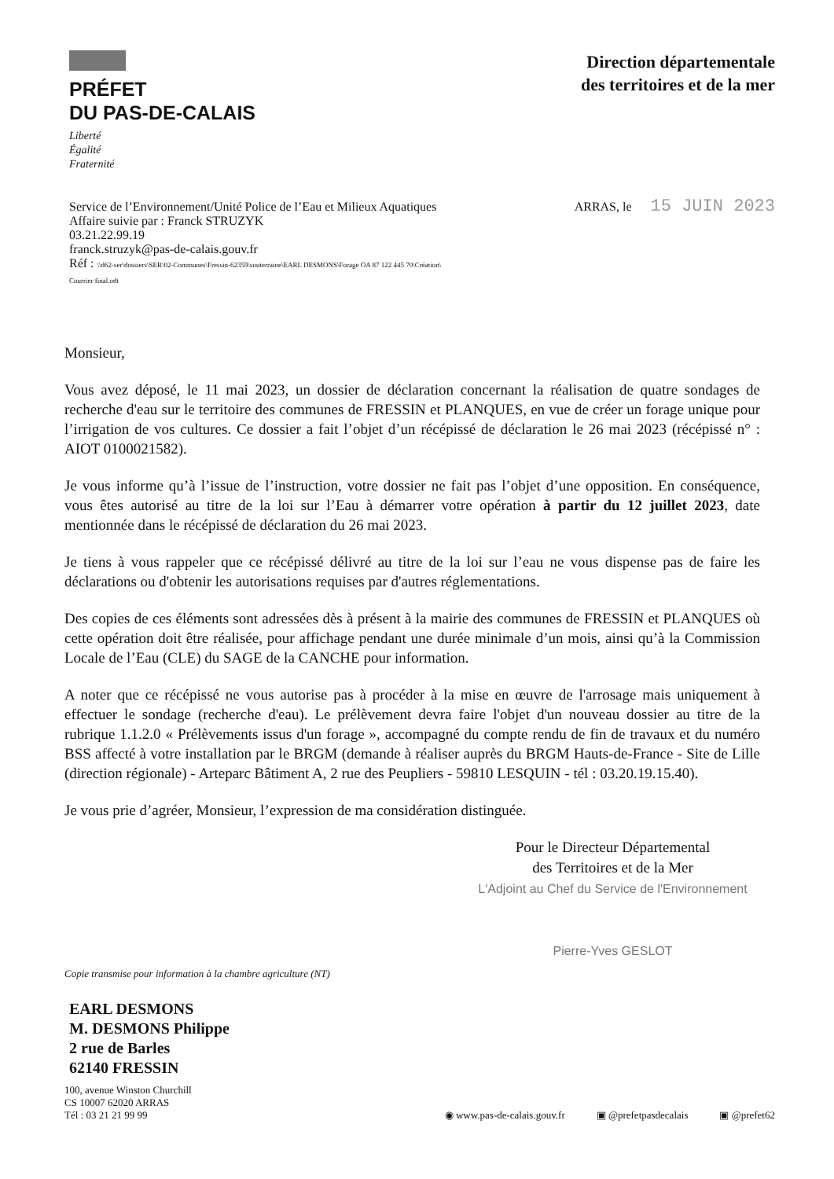PRÉFET
DU PAS-DE-CALAIS
Liberté
Égalité
Fraternité
Direction départementale
des territoires et de la mer
Service de l’Environnement/Unité Police de l’Eau et Milieux Aquatiques
Affaire suivie par : Franck STRUZYK
03.21.22.99.19
franck.struzyk@pas-de-calais.gouv.fr
Réf : \\d62-ser\dossiers\SER\02-Communes\Fressin-62359\souterraine\EARL DESMONS\Forage OA 87 122 445 70\Création\
Courrier final.odt
ARRAS, le 15 JUIN 2023
Monsieur,
Vous avez déposé, le 11 mai 2023, un dossier de déclaration concernant la réalisation de quatre sondages de recherche d'eau sur le territoire des communes de FRESSIN et PLANQUES, en vue de créer un forage unique pour l’irrigation de vos cultures. Ce dossier a fait l’objet d’un récépissé de déclaration le 26 mai 2023 (récépissé n° : AIOT 0100021582).
Je vous informe qu’à l’issue de l’instruction, votre dossier ne fait pas l’objet d’une opposition. En conséquence, vous êtes autorisé au titre de la loi sur l’Eau à démarrer votre opération à partir du 12 juillet 2023, date mentionnée dans le récépissé de déclaration du 26 mai 2023.
Je tiens à vous rappeler que ce récépissé délivré au titre de la loi sur l’eau ne vous dispense pas de faire les déclarations ou d'obtenir les autorisations requises par d'autres réglementations.
Des copies de ces éléments sont adressées dès à présent à la mairie des communes de FRESSIN et PLANQUES où cette opération doit être réalisée, pour affichage pendant une durée minimale d’un mois, ainsi qu’à la Commission Locale de l’Eau (CLE) du SAGE de la CANCHE pour information.
A noter que ce récépissé ne vous autorise pas à procéder à la mise en œuvre de l'arrosage mais uniquement à effectuer le sondage (recherche d'eau). Le prélèvement devra faire l'objet d'un nouveau dossier au titre de la rubrique 1.1.2.0 « Prélèvements issus d'un forage », accompagné du compte rendu de fin de travaux et du numéro BSS affecté à votre installation par le BRGM (demande à réaliser auprès du BRGM Hauts-de-France - Site de Lille (direction régionale) - Arteparc Bâtiment A, 2 rue des Peupliers - 59810 LESQUIN - tél : 03.20.19.15.40).
Je vous prie d’agréer, Monsieur, l’expression de ma considération distinguée.
Pour le Directeur Départemental
des Territoires et de la Mer
L'Adjoint au Chef du Service de l'Environnement
Pierre-Yves GESLOT
Copie transmise pour information à la chambre agriculture (NT)
EARL DESMONS
M. DESMONS Philippe
2 rue de Barles
62140 FRESSIN
100, avenue Winston Churchill
CS 10007 62020 ARRAS
Tél : 03 21 21 99 99
◉ www.pas-de-calais.gouv.fr ▣ @prefetpasdecalais ▣ @prefet62